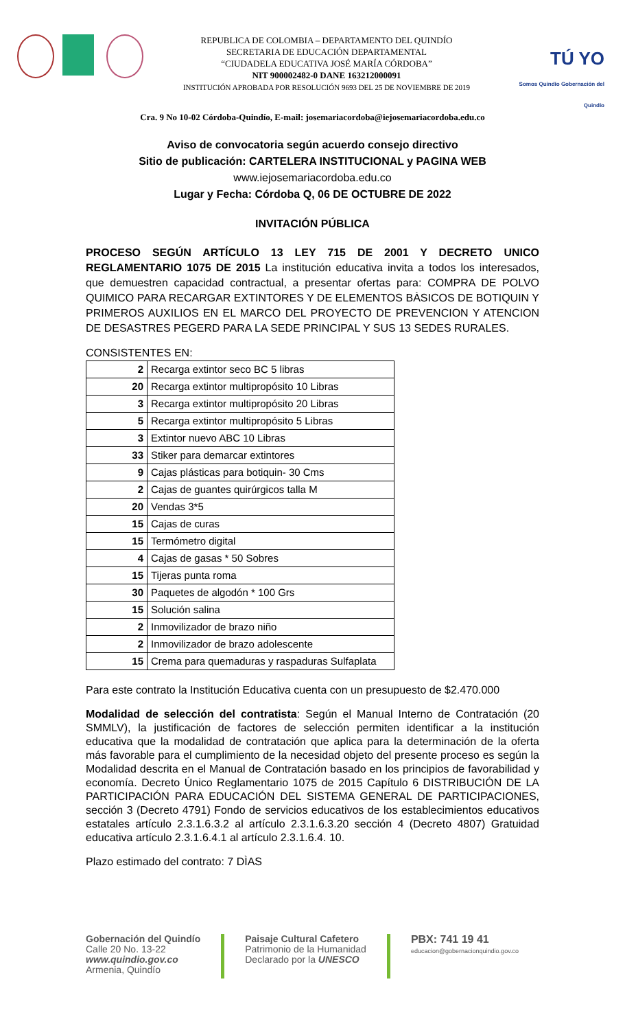REPUBLICA DE COLOMBIA – DEPARTAMENTO DEL QUINDÍO
SECRETARIA DE EDUCACIÓN DEPARTAMENTAL
“CIUDADELA EDUCATIVA JOSÉ MARÍA CÓRDOBA”
NIT 900002482-0 DANE 163212000091
INSTITUCIÓN APROBADA POR RESOLUCIÓN 9693 DEL 25 DE NOVIEMBRE DE 2019
TÚ YO
Somos Quindío Gobernación del Quindío
Cra. 9 No 10-02 Córdoba-Quindío, E-mail: josemariacordoba@iejosemariacordoba.edu.co
Aviso de convocatoria según acuerdo consejo directivo
Sitio de publicación: CARTELERA INSTITUCIONAL y PAGINA WEB
www.iejosemariacordoba.edu.co
Lugar y Fecha: Córdoba Q, 06 DE OCTUBRE DE 2022
INVITACIÓN PÚBLICA
PROCESO SEGÚN ARTÍCULO 13 LEY 715 DE 2001 Y DECRETO UNICO REGLAMENTARIO 1075 DE 2015 La institución educativa invita a todos los interesados, que demuestren capacidad contractual, a presentar ofertas para: COMPRA DE POLVO QUIMICO PARA RECARGAR EXTINTORES Y DE ELEMENTOS BÀSICOS DE BOTIQUIN Y PRIMEROS AUXILIOS EN EL MARCO DEL PROYECTO DE PREVENCION Y ATENCION DE DESASTRES PEGERD PARA LA SEDE PRINCIPAL Y SUS 13 SEDES RURALES.
CONSISTENTES EN:
| 2 | Recarga extintor seco BC 5 libras |
| 20 | Recarga extintor multipropósito 10 Libras |
| 3 | Recarga extintor multipropósito 20 Libras |
| 5 | Recarga extintor multipropósito 5 Libras |
| 3 | Extintor nuevo ABC 10 Libras |
| 33 | Stiker para demarcar extintores |
| 9 | Cajas plásticas para botiquin- 30 Cms |
| 2 | Cajas de guantes quirúrgicos talla M |
| 20 | Vendas 3*5 |
| 15 | Cajas de curas |
| 15 | Termómetro digital |
| 4 | Cajas de gasas * 50 Sobres |
| 15 | Tijeras punta roma |
| 30 | Paquetes de algodón * 100 Grs |
| 15 | Solución salina |
| 2 | Inmovilizador de brazo niño |
| 2 | Inmovilizador de brazo adolescente |
| 15 | Crema para quemaduras y raspaduras Sulfaplata |
Para este contrato la Institución Educativa cuenta con un presupuesto de $2.470.000
Modalidad de selección del contratista: Según el Manual Interno de Contratación (20 SMMLV), la justificación de factores de selección permiten identificar a la institución educativa que la modalidad de contratación que aplica para la determinación de la oferta más favorable para el cumplimiento de la necesidad objeto del presente proceso es según la Modalidad descrita en el Manual de Contratación basado en los principios de favorabilidad y economía. Decreto Único Reglamentario 1075 de 2015 Capítulo 6 DISTRIBUCIÓN DE LA PARTICIPACIÓN PARA EDUCACIÓN DEL SISTEMA GENERAL DE PARTICIPACIONES, sección 3 (Decreto 4791) Fondo de servicios educativos de los establecimientos educativos estatales artículo 2.3.1.6.3.2 al artículo 2.3.1.6.3.20 sección 4 (Decreto 4807) Gratuidad educativa artículo 2.3.1.6.4.1 al artículo 2.3.1.6.4. 10.
Plazo estimado del contrato: 7 DÌAS
Gobernación del Quindío
Calle 20 No. 13-22
www.quindio.gov.co
Armenia, Quindío
Paisaje Cultural Cafetero
Patrimonio de la Humanidad
Declarado por la UNESCO
PBX: 741 19 41
educacion@gobernacionquindio.gov.co